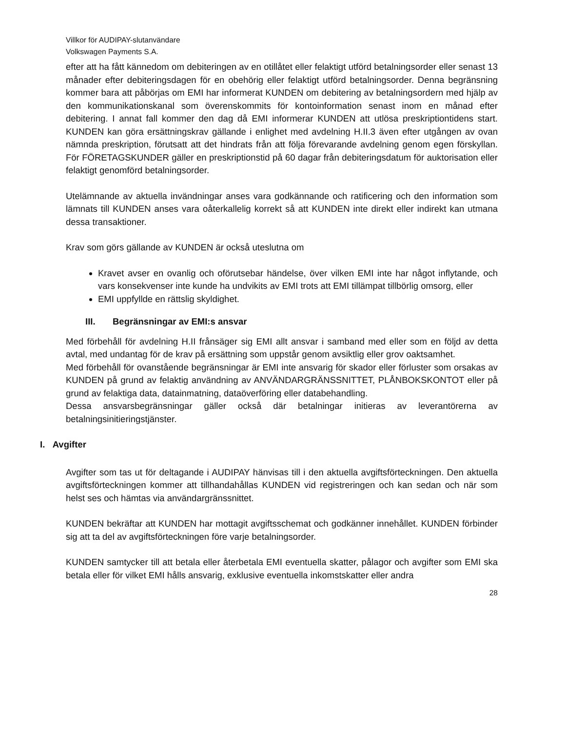Villkor för AUDIPAY-slutanvändare
Volkswagen Payments S.A.
efter att ha fått kännedom om debiteringen av en otillåtet eller felaktigt utförd betalningsorder eller senast 13 månader efter debiteringsdagen för en obehörig eller felaktigt utförd betalningsorder. Denna begränsning kommer bara att påbörjas om EMI har informerat KUNDEN om debitering av betalningsordern med hjälp av den kommunikationskanal som överenskommits för kontoinformation senast inom en månad efter debitering. I annat fall kommer den dag då EMI informerar KUNDEN att utlösa preskriptiontidens start. KUNDEN kan göra ersättningskrav gällande i enlighet med avdelning H.II.3 även efter utgången av ovan nämnda preskription, förutsatt att det hindrats från att följa förevarande avdelning genom egen förskyllan. För FÖRETAGSKUNDER gäller en preskriptionstid på 60 dagar från debiteringsdatum för auktorisation eller felaktigt genomförd betalningsorder.
Utelämnande av aktuella invändningar anses vara godkännande och ratificering och den information som lämnats till KUNDEN anses vara oåterkallelig korrekt så att KUNDEN inte direkt eller indirekt kan utmana dessa transaktioner.
Krav som görs gällande av KUNDEN är också uteslutna om
Kravet avser en ovanlig och oförutsebar händelse, över vilken EMI inte har något inflytande, och vars konsekvenser inte kunde ha undvikits av EMI trots att EMI tillämpat tillbörlig omsorg, eller
EMI uppfyllde en rättslig skyldighet.
III. Begränsningar av EMI:s ansvar
Med förbehåll för avdelning H.II frånsäger sig EMI allt ansvar i samband med eller som en följd av detta avtal, med undantag för de krav på ersättning som uppstår genom avsiktlig eller grov oaktsamhet.
Med förbehåll för ovanstående begränsningar är EMI inte ansvarig för skador eller förluster som orsakas av KUNDEN på grund av felaktig användning av ANVÄNDARGRÄNSSNITTET, PLÅNBOKSKONTOT eller på grund av felaktiga data, datainmatning, dataöverföring eller databehandling.
Dessa ansvarsbegränsningar gäller också där betalningar initieras av leverantörerna av betalningsinitieringstjänster.
I. Avgifter
Avgifter som tas ut för deltagande i AUDIPAY hänvisas till i den aktuella avgiftsförteckningen. Den aktuella avgiftsförteckningen kommer att tillhandahållas KUNDEN vid registreringen och kan sedan och när som helst ses och hämtas via användargränssnittet.
KUNDEN bekräftar att KUNDEN har mottagit avgiftsschemat och godkänner innehållet. KUNDEN förbinder sig att ta del av avgiftsförteckningen före varje betalningsorder.
KUNDEN samtycker till att betala eller återbetala EMI eventuella skatter, pålagor och avgifter som EMI ska betala eller för vilket EMI hålls ansvarig, exklusive eventuella inkomstskatter eller andra
28